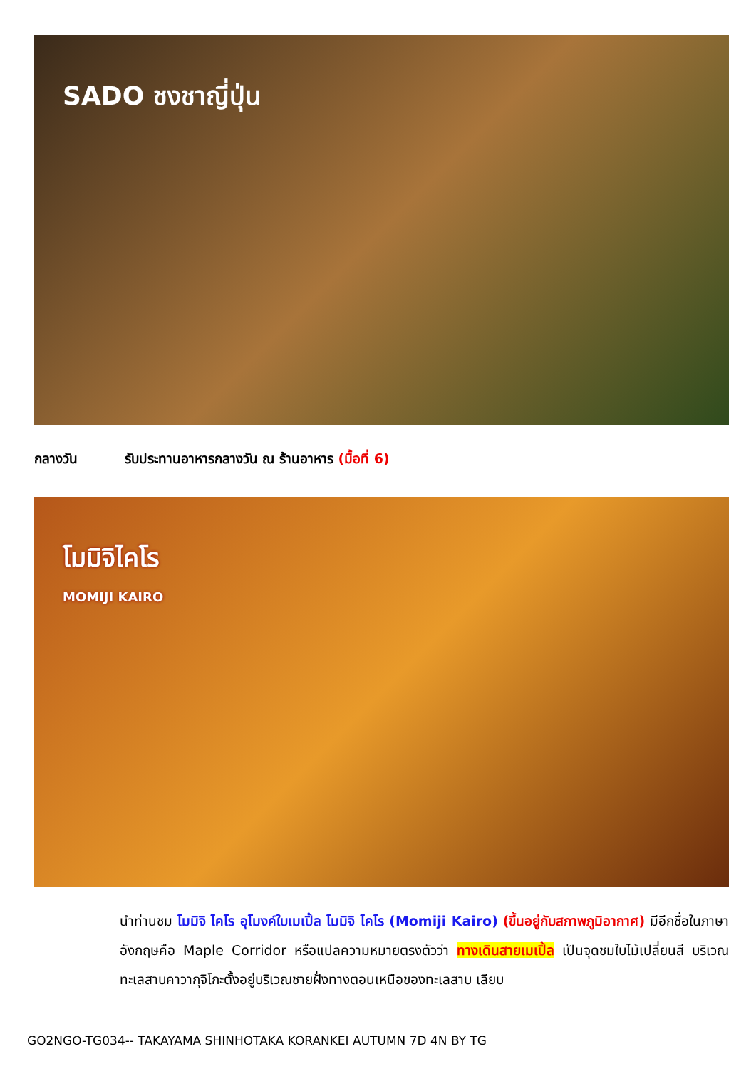SADO ชงชาญี่ปุ่น
กลางวัน รับประทานอาหารกลางวัน ณ ร้านอาหาร (มื้อที่ 6)
โมมิจิไคโร
MOMIJI KAIRO
นำท่านชม โมมิจิ ไคโร อุโมงค์ใบเมเปิ้ล โมมิจิ ไคโร (Momiji Kairo) (ขึ้นอยู่กับสภาพภูมิอากาศ) มีอีกชื่อในภาษาอังกฤษคือ Maple Corridor หรือแปลความหมายตรงตัวว่า ทางเดินสายเมเปิ้ล เป็นจุดชมใบไม้เปลี่ยนสี บริเวณทะเลสาบคาวากุจิโกะตั้งอยู่บริเวณชายฝั่งทางตอนเหนือของทะเลสาบ เลียบ
GO2NGO-TG034-- TAKAYAMA SHINHOTAKA KORANKEI AUTUMN 7D 4N BY TG